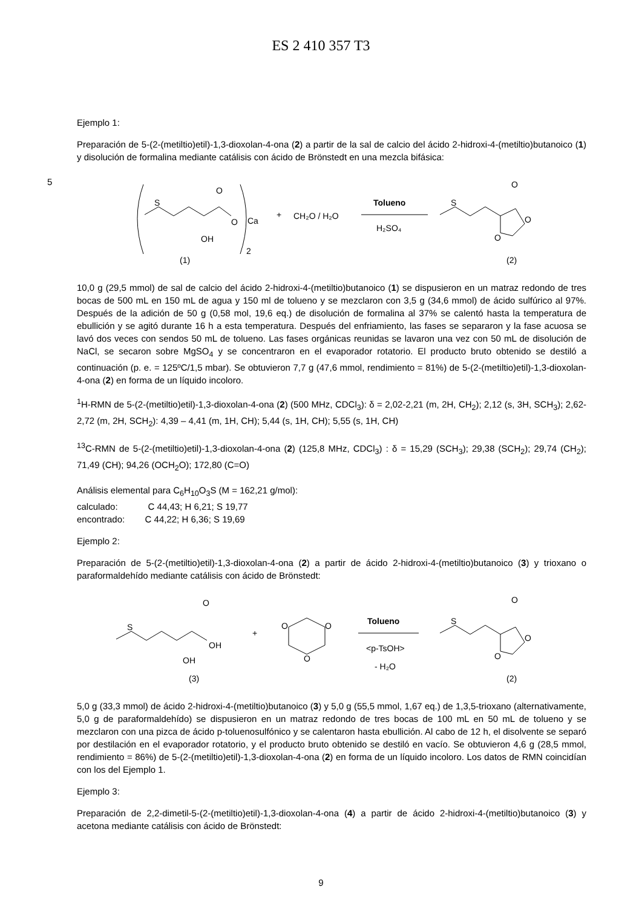ES 2 410 357 T3
Ejemplo 1:
Preparación de 5-(2-(metiltio)etil)-1,3-dioxolan-4-ona (2) a partir de la sal de calcio del ácido 2-hidroxi-4-(metiltio)butanoico (1) y disolución de formalina mediante catálisis con ácido de Brönstedt en una mezcla bifásica:
S
O
O
OH
Ca
2
(1)
+
CH₂O / H₂O
Tolueno
H₂SO₄
S
O
O
O
(2)
10,0 g (29,5 mmol) de sal de calcio del ácido 2-hidroxi-4-(metiltio)butanoico (1) se dispusieron en un matraz redondo de tres bocas de 500 mL en 150 mL de agua y 150 ml de tolueno y se mezclaron con 3,5 g (34,6 mmol) de ácido sulfúrico al 97%. Después de la adición de 50 g (0,58 mol, 19,6 eq.) de disolución de formalina al 37% se calentó hasta la temperatura de ebullición y se agitó durante 16 h a esta temperatura. Después del enfriamiento, las fases se separaron y la fase acuosa se lavó dos veces con sendos 50 mL de tolueno. Las fases orgánicas reunidas se lavaron una vez con 50 mL de disolución de NaCl, se secaron sobre MgSO<sub>4</sub> y se concentraron en el evaporador rotatorio. El producto bruto obtenido se destiló a continuación (p. e. = 125ºC/1,5 mbar). Se obtuvieron 7,7 g (47,6 mmol, rendimiento = 81%) de 5-(2-(metiltio)etil)-1,3-dioxolan-4-ona (2) en forma de un líquido incoloro.
<sup>1</sup>H-RMN de 5-(2-(metiltio)etil)-1,3-dioxolan-4-ona (2) (500 MHz, CDCl<sub>3</sub>): δ = 2,02-2,21 (m, 2H, CH<sub>2</sub>); 2,12 (s, 3H, SCH<sub>3</sub>); 2,62-2,72 (m, 2H, SCH<sub>2</sub>): 4,39 – 4,41 (m, 1H, CH); 5,44 (s, 1H, CH); 5,55 (s, 1H, CH)
<sup>13</sup>C-RMN de 5-(2-(metiltio)etil)-1,3-dioxolan-4-ona (2) (125,8 MHz, CDCl<sub>3</sub>) : δ = 15,29 (SCH<sub>3</sub>); 29,38 (SCH<sub>2</sub>); 29,74 (CH<sub>2</sub>); 71,49 (CH); 94,26 (OCH<sub>2</sub>O); 172,80 (C=O)
Análisis elemental para C<sub>6</sub>H<sub>10</sub>O<sub>3</sub>S (M = 162,21 g/mol):
calculado: C 44,43; H 6,21; S 19,77
encontrado: C 44,22; H 6,36; S 19,69
Ejemplo 2:
Preparación de 5-(2-(metiltio)etil)-1,3-dioxolan-4-ona (2) a partir de ácido 2-hidroxi-4-(metiltio)butanoico (3) y trioxano o paraformaldehído mediante catálisis con ácido de Brönstedt:
S
O
OH
OH
(3)
+
O
O
O
Tolueno
<p-TsOH>
- H₂O
S
O
O
O
(2)
5,0 g (33,3 mmol) de ácido 2-hidroxi-4-(metiltio)butanoico (3) y 5,0 g (55,5 mmol, 1,67 eq.) de 1,3,5-trioxano (alternativamente, 5,0 g de paraformaldehído) se dispusieron en un matraz redondo de tres bocas de 100 mL en 50 mL de tolueno y se mezclaron con una pizca de ácido p-toluenosulfónico y se calentaron hasta ebullición. Al cabo de 12 h, el disolvente se separó por destilación en el evaporador rotatorio, y el producto bruto obtenido se destiló en vacío. Se obtuvieron 4,6 g (28,5 mmol, rendimiento = 86%) de 5-(2-(metiltio)etil)-1,3-dioxolan-4-ona (2) en forma de un líquido incoloro. Los datos de RMN coincidían con los del Ejemplo 1.
Ejemplo 3:
Preparación de 2,2-dimetil-5-(2-(metiltio)etil)-1,3-dioxolan-4-ona (4) a partir de ácido 2-hidroxi-4-(metiltio)butanoico (3) y acetona mediante catálisis con ácido de Brönstedt:
9
5